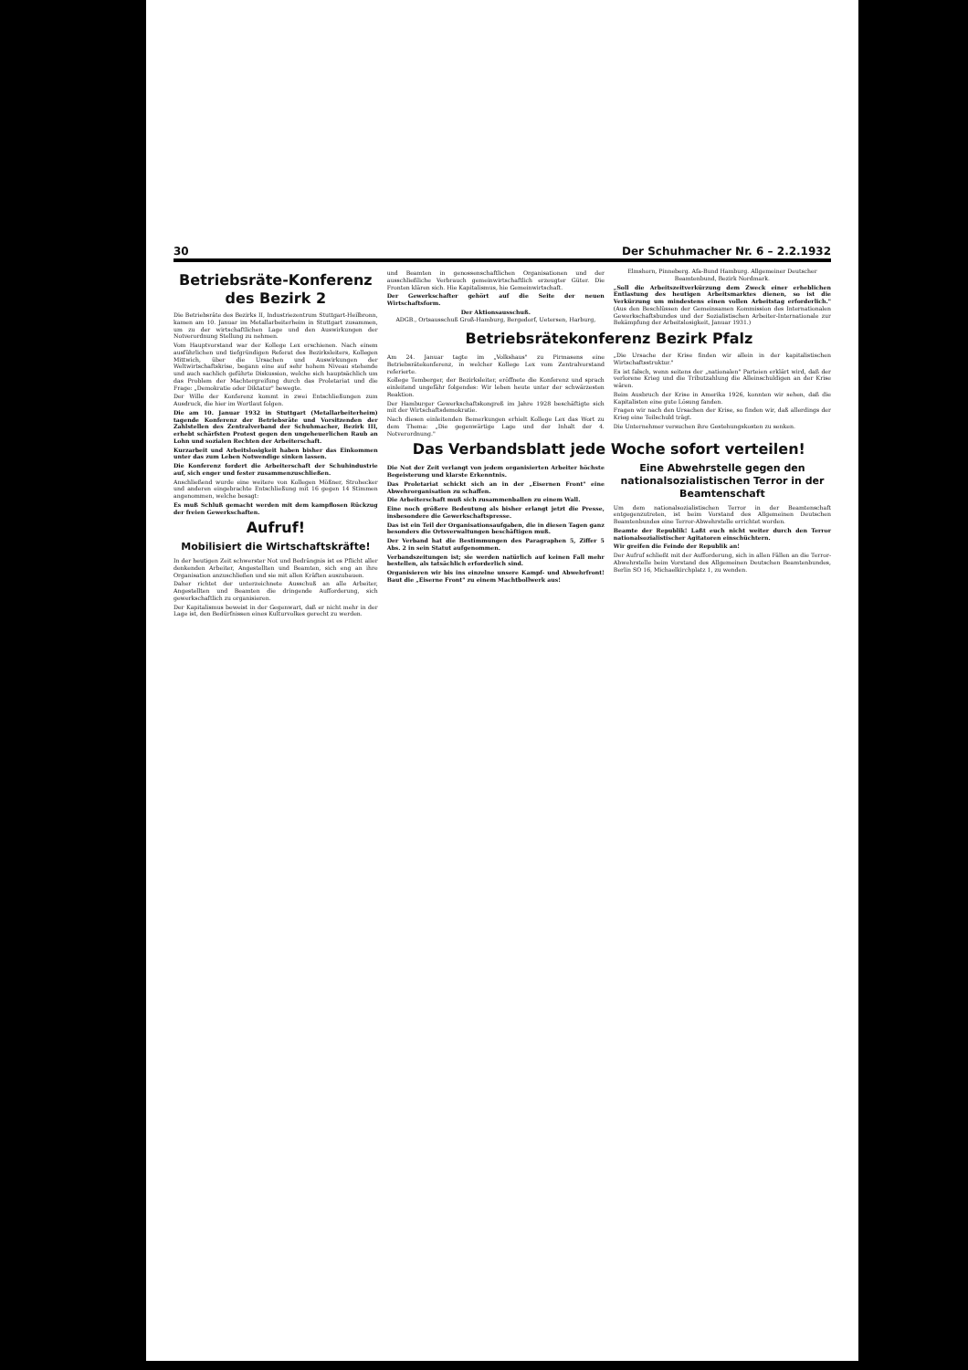30 Der Schuhmacher Nr. 6 – 2.2.1932
Betriebsräte-Konferenz des Bezirk 2
Die Betriebsräte des Bezirks II, Industriezentrum Stuttgart-Heilbronn, kamen am 10. Januar im Metallarbeiterheim in Stuttgart zusammen, um zu der wirtschaftlichen Lage und den Auswirkungen der Notverordnung Stellung zu nehmen.
Vom Hauptvorstand war der Kollege Lex erschienen. Nach einem ausführlichen und tiefgründigen Referat des Bezirksleiters, Kollegen Mittwich, über die Ursachen und Auswirkungen der Weltwirtschaftskrise, begann eine auf sehr hohem Niveau stehende und auch sachlich geführte Diskussion, welche sich hauptsächlich um das Problem der Machtergreifung durch das Proletariat und die Frage: „Demokratie oder Diktatur" bewegte.
Der Wille der Konferenz kommt in zwei Entschließungen zum Ausdruck, die hier im Wortlaut folgen.
Die am 10. Januar 1932 in Stuttgart (Metallarbeiterheim) tagende Konferenz der Betriebsräte und Vorsitzenden der Zahlstellen des Zentralverband der Schuhmacher, Bezirk III, erhebt schärfsten Protest gegen den ungeheuerlichen Raub an Lohn und sozialen Rechten der Arbeiterschaft.
Kurzarbeit und Arbeitslosigkeit haben bisher das Einkommen unter das zum Leben Notwendige sinken lassen.
Die Konferenz fordert die Arbeiterschaft der Schuhindustrie auf, sich enger und fester zusammenzuschließen.
Anschließend wurde eine weitere von Kollegen Mößner, Strohecker und anderen eingebrachte Entschließung mit 16 gegen 14 Stimmen angenommen, welche besagt:
Es muß Schluß gemacht werden mit dem kampflosen Rückzug der freien Gewerkschaften.
Aufruf!
Mobilisiert die Wirtschaftskräfte!
In der heutigen Zeit schwerster Not und Bedrängnis ist es Pflicht aller denkenden Arbeiter, Angestellten und Beamten, sich eng an ihre Organisation anzuschließen und sie mit allen Kräften auszubauen.
Daher richtet der unterzeichnete Ausschuß an alle Arbeiter, Angestellten und Beamten die dringende Aufforderung, sich gewerkschaftlich zu organisieren.
Der Kapitalismus beweist in der Gegenwart, daß er nicht mehr in der Lage ist, den Bedürfnissen eines Kulturvolkes gerecht zu werden.
und Beamten in genossenschaftlichen Organisationen und der ausschließliche Verbrauch gemeinwirtschaftlich erzeugter Güter. Die Fronten klären sich. Hie Kapitalismus, hie Gemeinwirtschaft.
Der Gewerkschafter gehört auf die Seite der neuen Wirtschaftsform.
Der Aktionsausschuß.
ADGB., Ortsausschuß Groß-Hamburg, Bergedorf, Uetersen, Harburg, Elmshorn, Pinneberg. Afa-Bund Hamburg. Allgemeiner Deutscher Beamtenbund, Bezirk Nordmark.
„Soll die Arbeitszeitverkürzung dem Zweck einer erheblichen Entlastung des heutigen Arbeitsmarktes dienen, so ist die Verkürzung um mindestens einen vollen Arbeitstag erforderlich." (Aus den Beschlüssen der Gemeinsamen Kommission des Internationalen Gewerkschaftsbundes und der Sozialistischen Arbeiter-Internationale zur Bekämpfung der Arbeitslosigkeit, Januar 1931.)
Betriebsrätekonferenz Bezirk Pfalz
Am 24. Januar tagte im „Volkshaus" zu Pirmasens eine Betriebsrätekonferenz, in welcher Kollege Lex vom Zentralvorstand referierte.
Kollege Temberger, der Bezirksleiter, eröffnete die Konferenz und sprach einleitend ungefähr folgendes: Wir leben heute unter der schwärzesten Reaktion.
Der Hamburger Gewerkschaftskongreß im Jahre 1928 beschäftigte sich mit der Wirtschaftsdemokratie.
Nach diesen einleitenden Bemerkungen erhielt Kollege Lex das Wort zu dem Thema: „Die gegenwärtige Lage und der Inhalt der 4. Notverordnung."
„Die Ursache der Krise finden wir allein in der kapitalistischen Wirtschaftsstruktur."
Es ist falsch, wenn seitens der „nationalen" Parteien erklärt wird, daß der verlorene Krieg und die Tributzahlung die Alleinschuldigen an der Krise wären.
Beim Ausbruch der Krise in Amerika 1926, konnten wir sehen, daß die Kapitalisten eine gute Lösung fanden.
Fragen wir nach den Ursachen der Krise, so finden wir, daß allerdings der Krieg eine Teilschuld trägt.
Die Unternehmer versuchen ihre Gestehungskosten zu senken.
Das Verbandsblatt jede Woche sofort verteilen!
Die Not der Zeit verlangt von jedem organisierten Arbeiter höchste Begeisterung und klarste Erkenntnis.
Das Proletariat schickt sich an in der „Eisernen Front" eine Abwehrorganisation zu schaffen.
Die Arbeiterschaft muß sich zusammenballen zu einem Wall.
Eine noch größere Bedeutung als bisher erlangt jetzt die Presse, insbesondere die Gewerkschaftspresse.
Das ist ein Teil der Organisationsaufgaben, die in diesen Tagen ganz besonders die Ortsverwaltungen beschäftigen muß.
Der Verband hat die Bestimmungen des Paragraphen 5, Ziffer 5 Abs. 2 in sein Statut aufgenommen.
Verbandszeitungen ist; sie werden natürlich auf keinen Fall mehr bestellen, als tatsächlich erforderlich sind.
Organisieren wir bis ins einzelne unsere Kampf- und Abwehrfront! Baut die „Eiserne Front" zu einem Machtbollwerk aus!
Eine Abwehrstelle gegen den nationalsozialistischen Terror in der Beamtenschaft
Um dem nationalsozialistischen Terror in der Beamtenschaft entgegenzutreten, ist beim Vorstand des Allgemeinen Deutschen Beamtenbundes eine Terror-Abwehrstelle errichtet worden.
Beamte der Republik! Laßt euch nicht weiter durch den Terror nationalsozialistischer Agitatoren einschüchtern.
Wir greifen die Feinde der Republik an!
Der Aufruf schließt mit der Aufforderung, sich in allen Fällen an die Terror-Abwehrstelle beim Vorstand des Allgemeinen Deutschen Beamtenbundes, Berlin SO 16, Michaelkirchplatz 1, zu wenden.